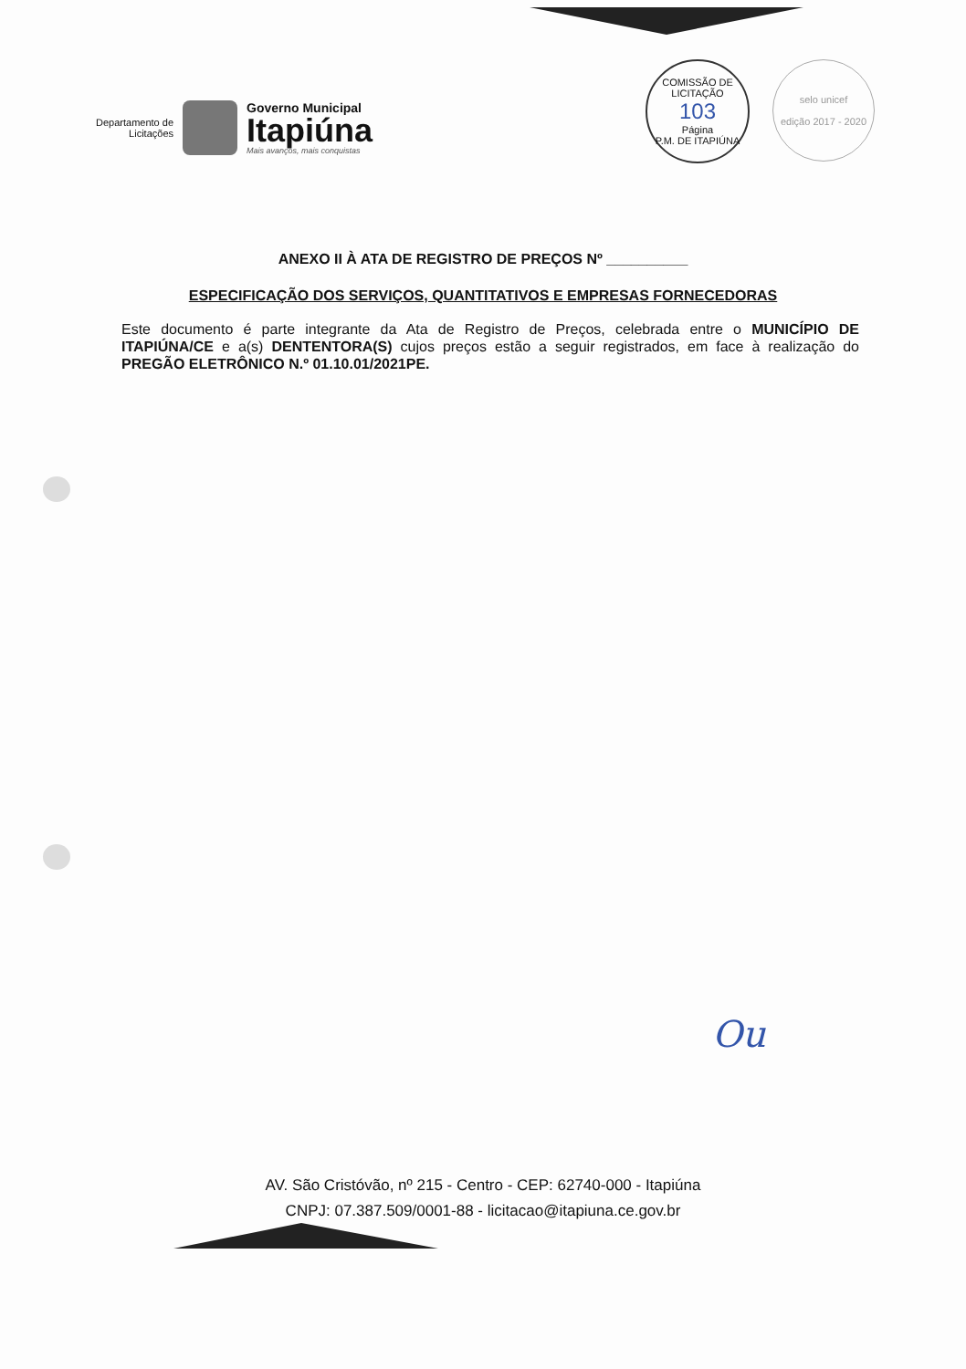Departamento de
Licitações
Governo Municipal
Itapiúna
Mais avanços, mais conquistas
COMISSÃO DE LICITAÇÃO
103
Página
P.M. DE ITAPIÚNA
selo unicef
edição 2017 - 2020
ANEXO II À ATA DE REGISTRO DE PREÇOS Nº __________
ESPECIFICAÇÃO DOS SERVIÇOS, QUANTITATIVOS E EMPRESAS FORNECEDORAS
Este documento é parte integrante da Ata de Registro de Preços, celebrada entre o MUNICÍPIO DE ITAPIÚNA/CE e a(s) DENTENTORA(S) cujos preços estão a seguir registrados, em face à realização do PREGÃO ELETRÔNICO N.º 01.10.01/2021PE.
Ou
AV. São Cristóvão, nº 215 - Centro - CEP: 62740-000 - Itapiúna
CNPJ: 07.387.509/0001-88 - licitacao@itapiuna.ce.gov.br